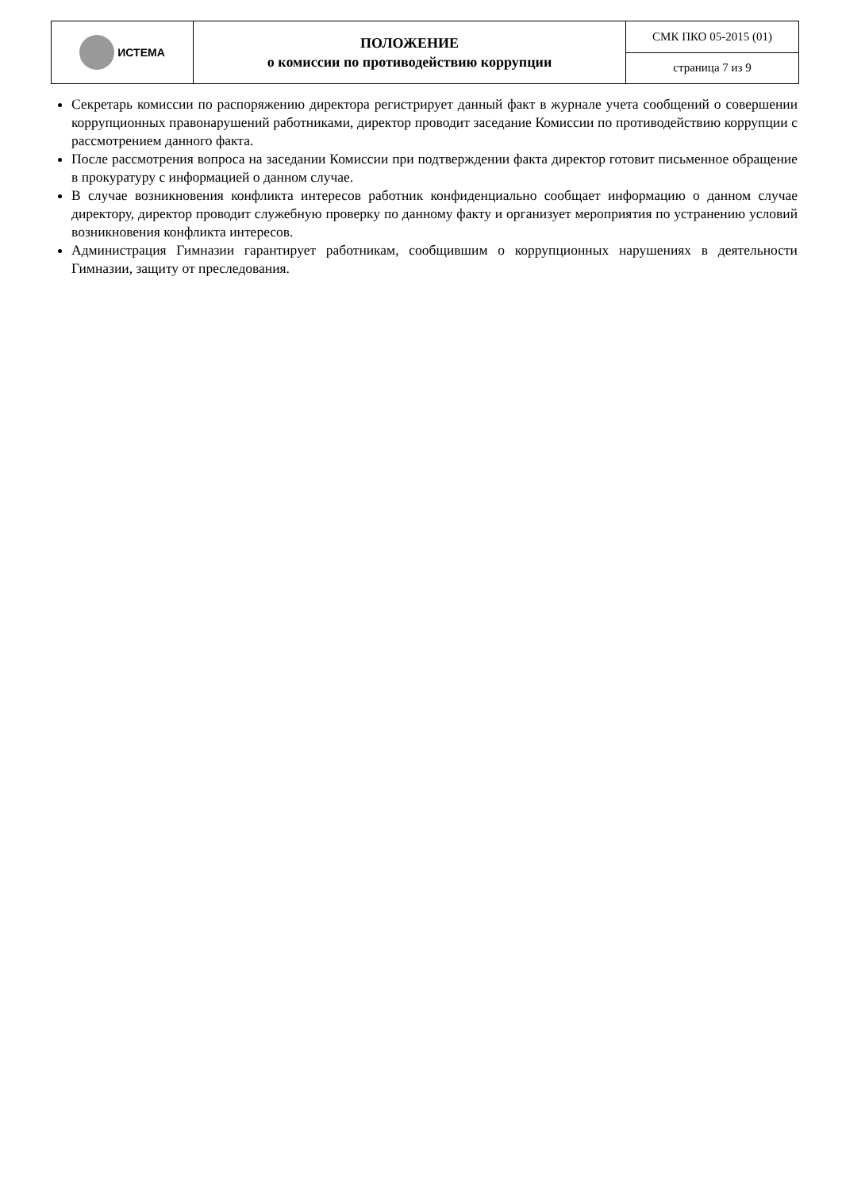| ИСТЕМА | ПОЛОЖЕНИЕ о комиссии по противодействию коррупции | СМК ПКО 05-2015 (01) |
| | | страница 7 из 9 |
Секретарь комиссии по распоряжению директора регистрирует данный факт в журнале учета сообщений о совершении коррупционных правонарушений работниками, директор проводит заседание Комиссии по противодействию коррупции с рассмотрением данного факта.
После рассмотрения вопроса на заседании Комиссии при подтверждении факта директор готовит письменное обращение в прокуратуру с информацией о данном случае.
В случае возникновения конфликта интересов работник конфиденциально сообщает информацию о данном случае директору, директор проводит служебную проверку по данному факту и организует мероприятия по устранению условий возникновения конфликта интересов.
Администрация Гимназии гарантирует работникам, сообщившим о коррупционных нарушениях в деятельности Гимназии, защиту от преследования.